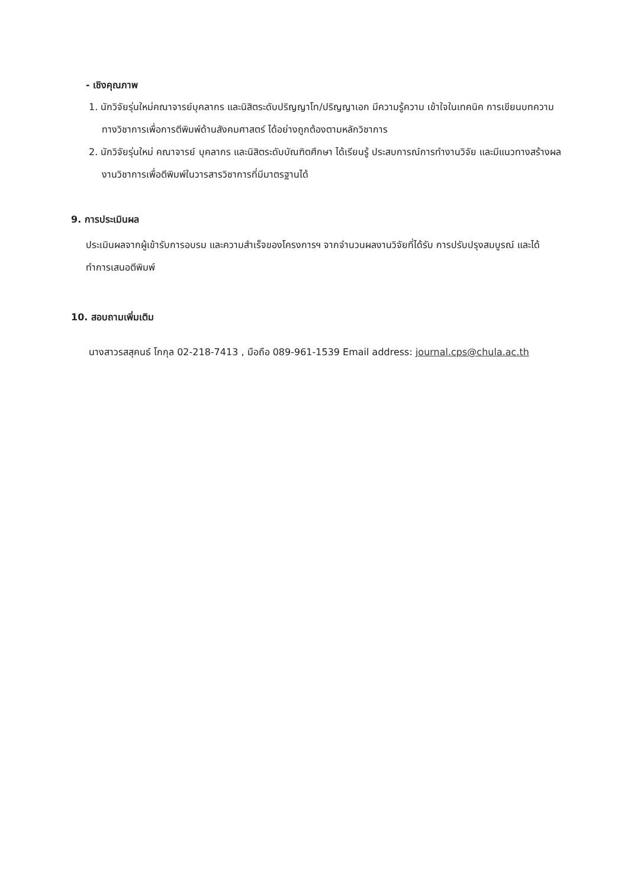- เชิงคุณภาพ
1. นักวิจัยรุ่นใหม่คณาจารย์บุคลากร และนิสิตระดับปริญญาโท/ปริญญาเอก มีความรู้ความ เข้าใจในเทคนิค การเขียนบทความทางวิชาการเพื่อการตีพิมพ์ด้านสังคมศาสตร์ ได้อย่างถูกต้องตามหลักวิชาการ
2. นักวิจัยรุ่นใหม่ คณาจารย์ บุคลากร และนิสิตระดับบัณฑิตศึกษา ได้เรียนรู้ ประสบการณ์การทำงานวิจัย และมีแนวทางสร้างผลงานวิชาการเพื่อตีพิมพ์ในวารสารวิชาการที่มีมาตรฐานได้
9. การประเมินผล
ประเมินผลจากผู้เข้ารับการอบรม และความสำเร็จของโครงการฯ จากจำนวนผลงานวิจัยที่ได้รับ การปรับปรุงสมบูรณ์ และได้ทำการเสนอตีพิมพ์
10. สอบถามเพิ่มเติม
นางสาวรสสุคนธ์ โกกุล 02-218-7413 , มือถือ 089-961-1539 Email address: journal.cps@chula.ac.th